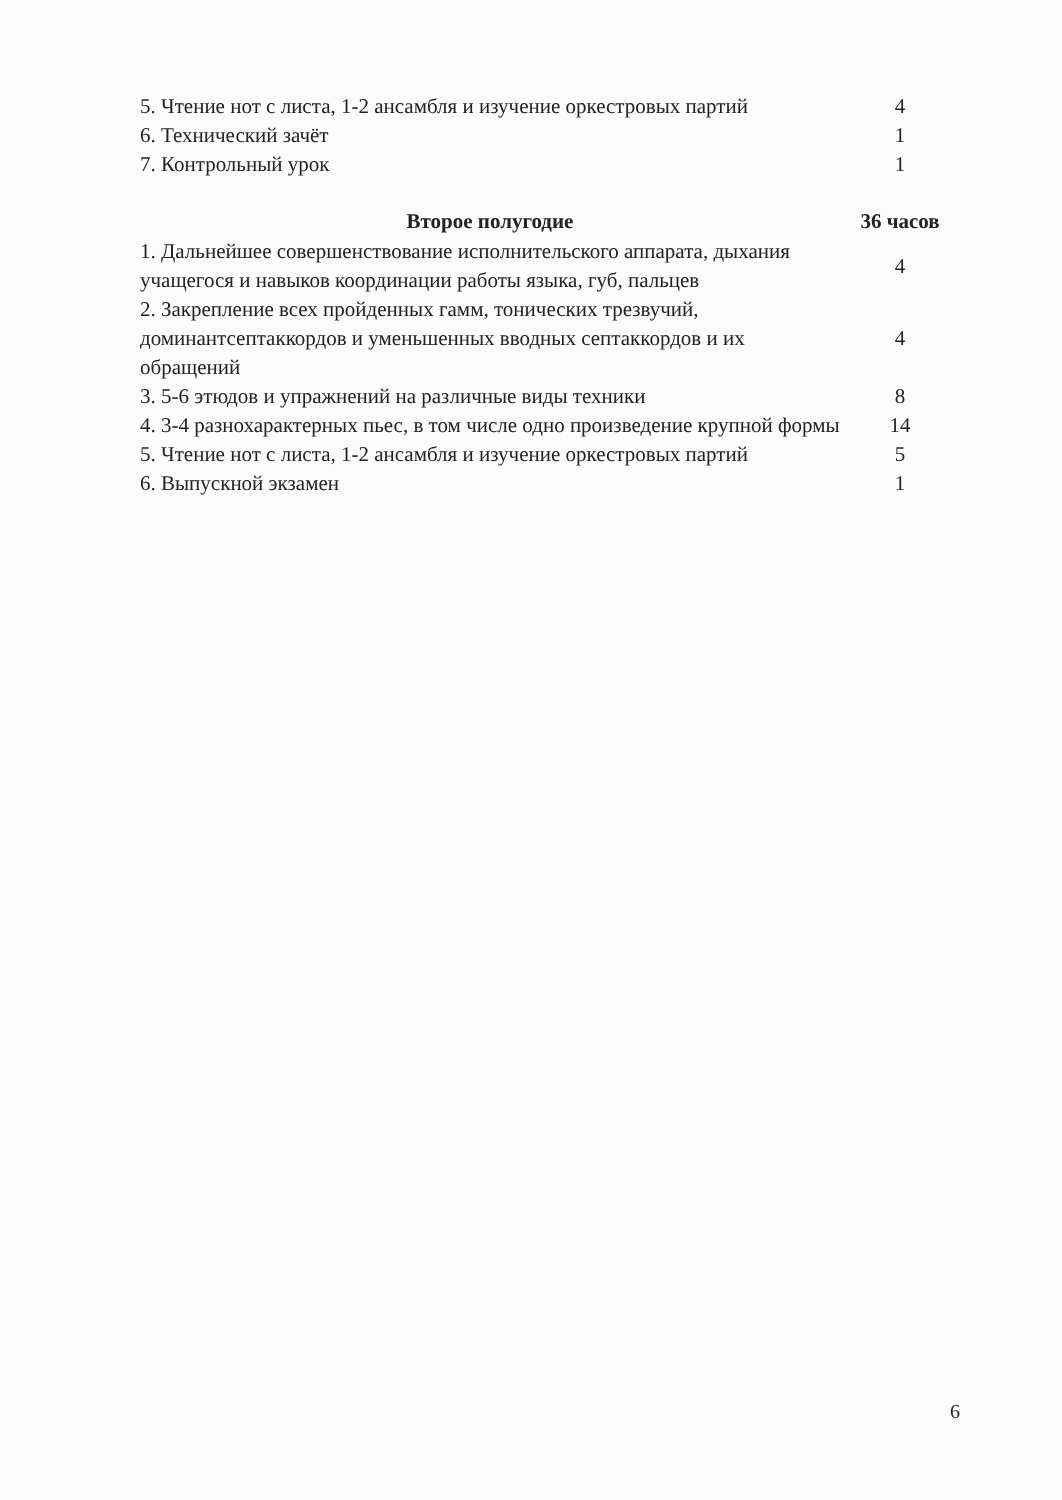| 5. Чтение нот с листа, 1-2 ансамбля и изучение оркестровых партий | 4 |
| 6. Технический зачёт | 1 |
| 7. Контрольный урок | 1 |
| Второе полугодие | 36 часов |
| 1. Дальнейшее совершенствование исполнительского аппарата, дыхания учащегося и навыков координации работы языка, губ, пальцев | 4 |
| 2. Закрепление всех пройденных гамм, тонических трезвучий, доминантсептаккордов и уменьшенных вводных септаккордов и их обращений | 4 |
| 3. 5-6 этюдов и упражнений на различные виды техники | 8 |
| 4. 3-4 разнохарактерных пьес, в том числе одно произведение крупной формы | 14 |
| 5. Чтение нот с листа, 1-2 ансамбля и изучение оркестровых партий | 5 |
| 6. Выпускной экзамен | 1 |
6